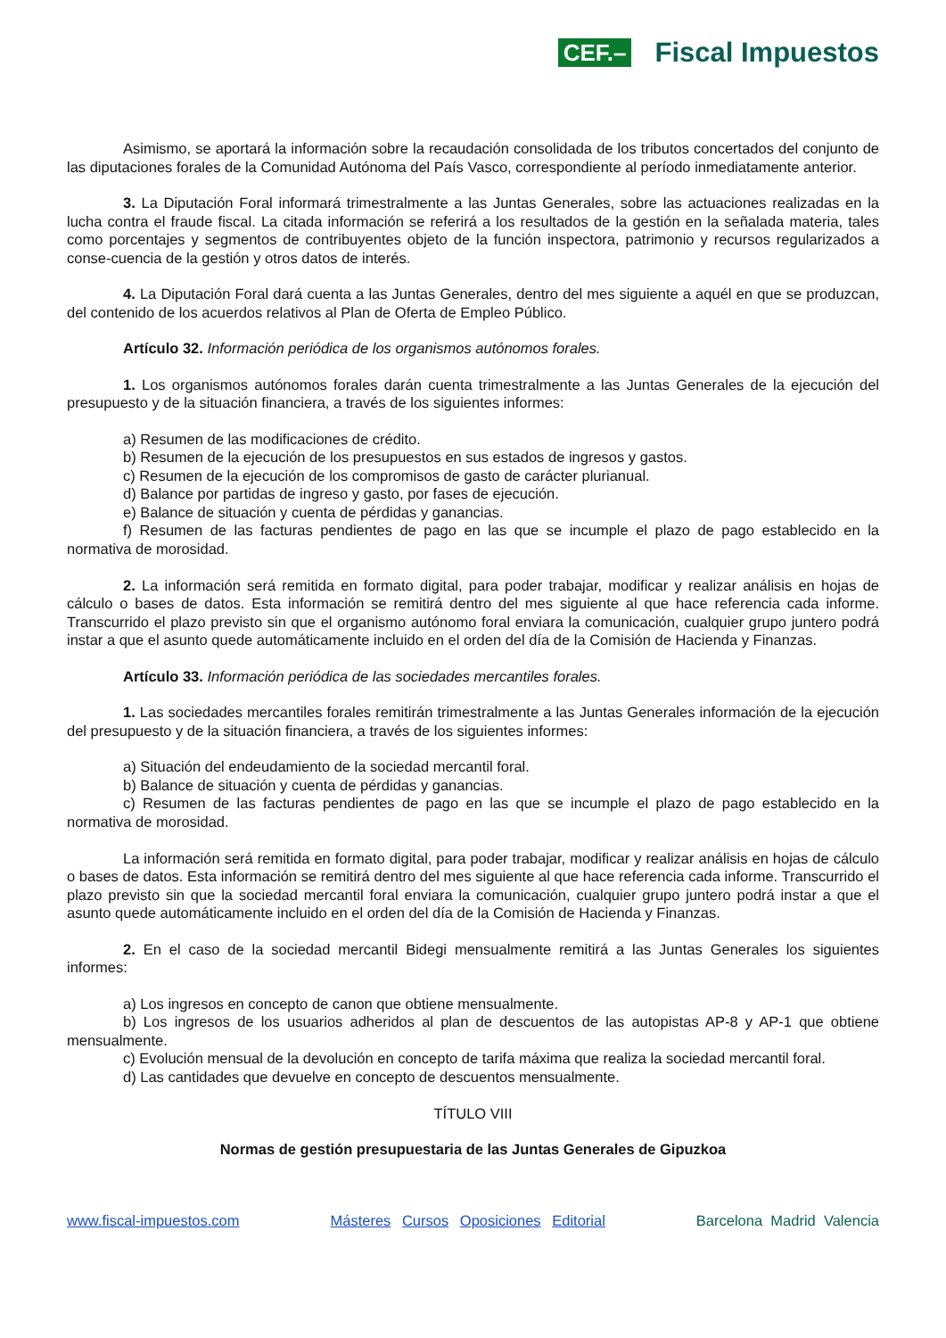CEF.– Fiscal Impuestos
Asimismo, se aportará la información sobre la recaudación consolidada de los tributos concertados del conjunto de las diputaciones forales de la Comunidad Autónoma del País Vasco, correspondiente al período inmediatamente anterior.
3. La Diputación Foral informará trimestralmente a las Juntas Generales, sobre las actuaciones realizadas en la lucha contra el fraude fiscal. La citada información se referirá a los resultados de la gestión en la señalada materia, tales como porcentajes y segmentos de contribuyentes objeto de la función inspectora, patrimonio y recursos regularizados a conse-cuencia de la gestión y otros datos de interés.
4. La Diputación Foral dará cuenta a las Juntas Generales, dentro del mes siguiente a aquél en que se produzcan, del contenido de los acuerdos relativos al Plan de Oferta de Empleo Público.
Artículo 32. Información periódica de los organismos autónomos forales.
1. Los organismos autónomos forales darán cuenta trimestralmente a las Juntas Generales de la ejecución del presupuesto y de la situación financiera, a través de los siguientes informes:
a) Resumen de las modificaciones de crédito.
b) Resumen de la ejecución de los presupuestos en sus estados de ingresos y gastos.
c) Resumen de la ejecución de los compromisos de gasto de carácter plurianual.
d) Balance por partidas de ingreso y gasto, por fases de ejecución.
e) Balance de situación y cuenta de pérdidas y ganancias.
f) Resumen de las facturas pendientes de pago en las que se incumple el plazo de pago establecido en la normativa de morosidad.
2. La información será remitida en formato digital, para poder trabajar, modificar y realizar análisis en hojas de cálculo o bases de datos. Esta información se remitirá dentro del mes siguiente al que hace referencia cada informe. Transcurrido el plazo previsto sin que el organismo autónomo foral enviara la comunicación, cualquier grupo juntero podrá instar a que el asunto quede automáticamente incluido en el orden del día de la Comisión de Hacienda y Finanzas.
Artículo 33. Información periódica de las sociedades mercantiles forales.
1. Las sociedades mercantiles forales remitirán trimestralmente a las Juntas Generales información de la ejecución del presupuesto y de la situación financiera, a través de los siguientes informes:
a) Situación del endeudamiento de la sociedad mercantil foral.
b) Balance de situación y cuenta de pérdidas y ganancias.
c) Resumen de las facturas pendientes de pago en las que se incumple el plazo de pago establecido en la normativa de morosidad.
La información será remitida en formato digital, para poder trabajar, modificar y realizar análisis en hojas de cálculo o bases de datos. Esta información se remitirá dentro del mes siguiente al que hace referencia cada informe. Transcurrido el plazo previsto sin que la sociedad mercantil foral enviara la comunicación, cualquier grupo juntero podrá instar a que el asunto quede automáticamente incluido en el orden del día de la Comisión de Hacienda y Finanzas.
2. En el caso de la sociedad mercantil Bidegi mensualmente remitirá a las Juntas Generales los siguientes informes:
a) Los ingresos en concepto de canon que obtiene mensualmente.
b) Los ingresos de los usuarios adheridos al plan de descuentos de las autopistas AP-8 y AP-1 que obtiene mensualmente.
c) Evolución mensual de la devolución en concepto de tarifa máxima que realiza la sociedad mercantil foral.
d) Las cantidades que devuelve en concepto de descuentos mensualmente.
TÍTULO VIII
Normas de gestión presupuestaria de las Juntas Generales de Gipuzkoa
www.fiscal-impuestos.com Másteres Cursos Oposiciones Editorial Barcelona Madrid Valencia